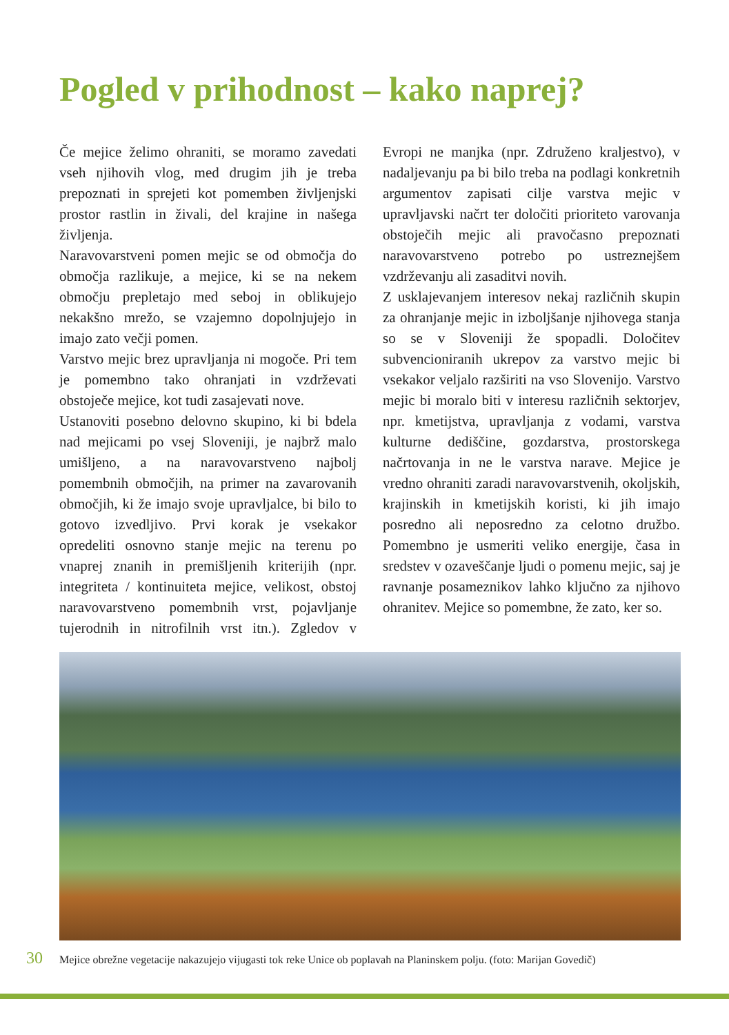Pogled v prihodnost – kako naprej?
Če mejice želimo ohraniti, se moramo zavedati vseh njihovih vlog, med drugim jih je treba prepoznati in sprejeti kot pomemben življenjski prostor rastlin in živali, del krajine in našega življenja.
Naravovarstveni pomen mejic se od območja do območja razlikuje, a mejice, ki se na nekem območju prepletajo med seboj in oblikujejo nekakšno mrežo, se vzajemno dopolnjujejo in imajo zato večji pomen.
Varstvo mejic brez upravljanja ni mogoče. Pri tem je pomembno tako ohranjati in vzdrževati obstoječe mejice, kot tudi zasajevati nove.
Ustanoviti posebno delovno skupino, ki bi bdela nad mejicami po vsej Sloveniji, je najbrž malo umišljeno, a na naravovarstveno najbolj pomembnih območjih, na primer na zavarovanih območjih, ki že imajo svoje upravljalce, bi bilo to gotovo izvedljivo. Prvi korak je vsekakor opredeliti osnovno stanje mejic na terenu po vnaprej znanih in premišljenih kriterijih (npr. integriteta / kontinuiteta mejice, velikost, obstoj naravovarstveno pomembnih vrst, pojavljanje tujerodnih in nitrofilnih vrst itn.). Zgledov v Evropi ne manjka (npr. Združeno kraljestvo), v nadaljevanju pa bi bilo treba na podlagi konkretnih argumentov zapisati cilje varstva mejic v upravljavski načrt ter določiti prioriteto varovanja obstoječih mejic ali pravočasno prepoznati naravovarstveno potrebo po ustreznejšem vzdrževanju ali zasaditvi novih.
Z usklajevanjem interesov nekaj različnih skupin za ohranjanje mejic in izboljšanje njihovega stanja so se v Sloveniji že spopadli. Določitev subvencioniranih ukrepov za varstvo mejic bi vsekakor veljalo razširiti na vso Slovenijo. Varstvo mejic bi moralo biti v interesu različnih sektorjev, npr. kmetijstva, upravljanja z vodami, varstva kulturne dediščine, gozdarstva, prostorskega načrtovanja in ne le varstva narave. Mejice je vredno ohraniti zaradi naravovarstvenih, okoljskih, krajinskih in kmetijskih koristi, ki jih imajo posredno ali neposredno za celotno družbo. Pomembno je usmeriti veliko energije, časa in sredstev v ozaveščanje ljudi o pomenu mejic, saj je ravnanje posameznikov lahko ključno za njihovo ohranitev. Mejice so pomembne, že zato, ker so.
30 Mejice obrežne vegetacije nakazujejo vijugasti tok reke Unice ob poplavah na Planinskem polju. (foto: Marijan Govedič)